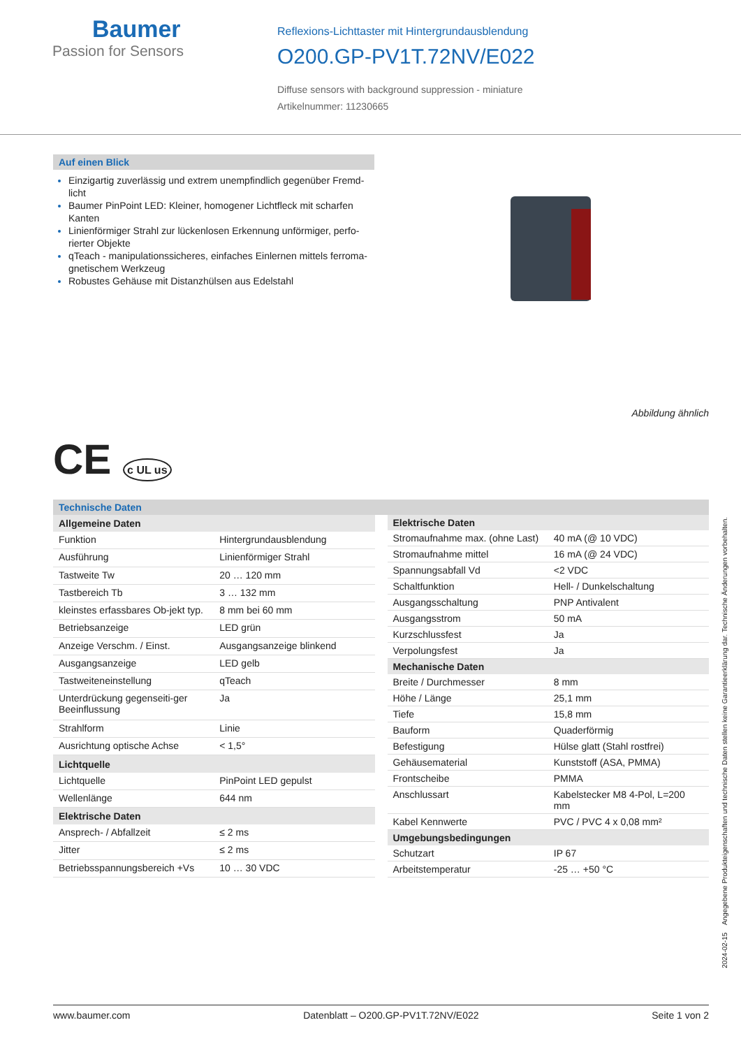Baumer
Passion for Sensors
Reflexions-Lichttaster mit Hintergrundausblendung
O200.GP-PV1T.72NV/E022
Diffuse sensors with background suppression - miniature
Artikelnummer: 11230665
Auf einen Blick
Einzigartig zuverlässig und extrem unempfindlich gegenüber Fremd-licht
Baumer PinPoint LED: Kleiner, homogener Lichtfleck mit scharfen Kanten
Linienförmiger Strahl zur lückenlosen Erkennung unförmiger, perfo-rierter Objekte
qTeach - manipulationssicheres, einfaches Einlernen mittels ferroma-gnetischem Werkzeug
Robustes Gehäuse mit Distanzhülsen aus Edelstahl
Abbildung ähnlich
CE c UL us
Technische Daten
| Allgemeine Daten | |
| --- | --- |
| Funktion | Hintergrundausblendung |
| Ausführung | Linienförmiger Strahl |
| Tastweite Tw | 20 … 120 mm |
| Tastbereich Tb | 3 … 132 mm |
| kleinstes erfassbares Ob-jekt typ. | 8 mm bei 60 mm |
| Betriebsanzeige | LED grün |
| Anzeige Verschm. / Einst. | Ausgangsanzeige blinkend |
| Ausgangsanzeige | LED gelb |
| Tastweiteneinstellung | qTeach |
| Unterdrückung gegenseiti-ger Beeinflussung | Ja |
| Strahlform | Linie |
| Ausrichtung optische Achse | < 1,5° |
| Lichtquelle | |
| Lichtquelle | PinPoint LED gepulst |
| Wellenlänge | 644 nm |
| Elektrische Daten | |
| Ansprech- / Abfallzeit | ≤ 2 ms |
| Jitter | ≤ 2 ms |
| Betriebsspannungsbereich +Vs | 10 … 30 VDC |
| Elektrische Daten | |
| --- | --- |
| Stromaufnahme max. (ohne Last) | 40 mA (@ 10 VDC) |
| Stromaufnahme mittel | 16 mA (@ 24 VDC) |
| Spannungsabfall Vd | <2 VDC |
| Schaltfunktion | Hell- / Dunkelschaltung |
| Ausgangsschaltung | PNP Antivalent |
| Ausgangsstrom | 50 mA |
| Kurzschlussfest | Ja |
| Verpolungsfest | Ja |
| Mechanische Daten | |
| Breite / Durchmesser | 8 mm |
| Höhe / Länge | 25,1 mm |
| Tiefe | 15,8 mm |
| Bauform | Quaderförmig |
| Befestigung | Hülse glatt (Stahl rostfrei) |
| Gehäusematerial | Kunststoff (ASA, PMMA) |
| Frontscheibe | PMMA |
| Anschlussart | Kabelstecker M8 4-Pol, L=200 mm |
| Kabel Kennwerte | PVC / PVC 4 x 0,08 mm² |
| Umgebungsbedingungen | |
| Schutzart | IP 67 |
| Arbeitstemperatur | -25 … +50 °C |
2024-02-15 Angegebene Produkteigenschaften und technische Daten stellen keine Garantieerklärung dar. Technische Änderungen vorbehalten.
www.baumer.com Datenblatt – O200.GP-PV1T.72NV/E022 Seite 1 von 2